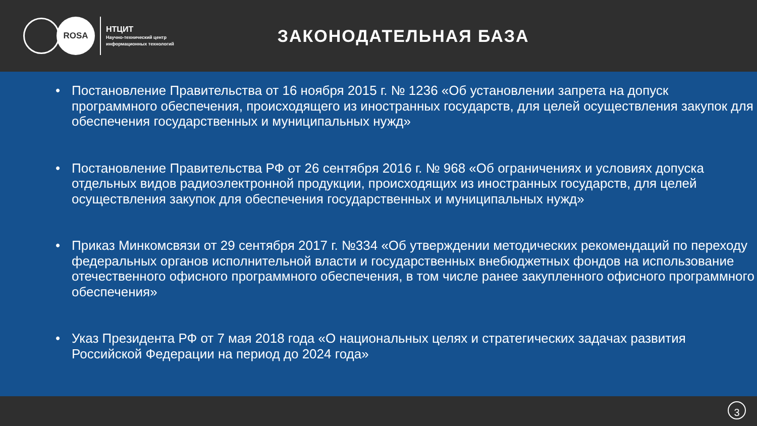ROSA
НТЦИТ
Научно-технический центр
информационных технологий
ЗАКОНОДАТЕЛЬНАЯ БАЗА
• Постановление Правительства от 16 ноября 2015 г. № 1236 «Об установлении запрета на допуск программного обеспечения, происходящего из иностранных государств, для целей осуществления закупок для обеспечения государственных и муниципальных нужд»
• Постановление Правительства РФ от 26 сентября 2016 г. № 968 «Об ограничениях и условиях допуска отдельных видов радиоэлектронной продукции, происходящих из иностранных государств, для целей осуществления закупок для обеспечения государственных и муниципальных нужд»
• Приказ Минкомсвязи от 29 сентября 2017 г. №334 «Об утверждении методических рекомендаций по переходу федеральных органов исполнительной власти и государственных внебюджетных фондов на использование отечественного офисного программного обеспечения, в том числе ранее закупленного офисного программного обеспечения»
• Указ Президента РФ от 7 мая 2018 года «О национальных целях и стратегических задачах развития Российской Федерации на период до 2024 года»
3